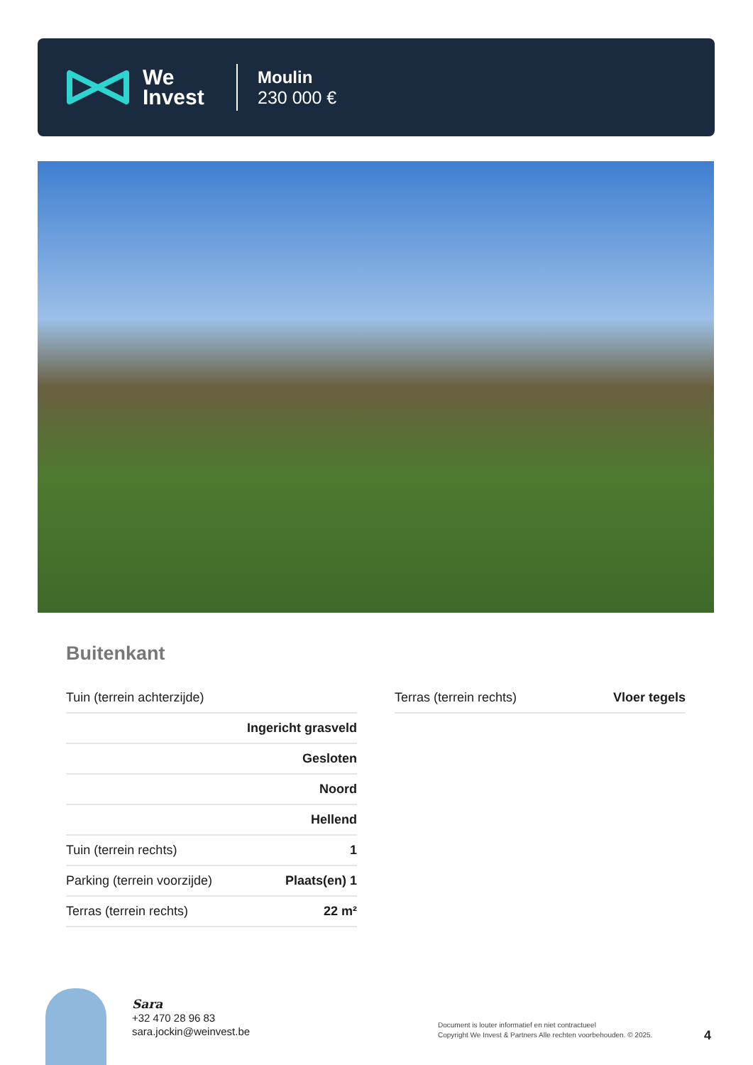We
Invest
Moulin
230 000 €
Buitenkant
| Tuin (terrein achterzijde) | |
| | Ingericht grasveld |
| | Gesloten |
| | Noord |
| | Hellend |
| Tuin (terrein rechts) | 1 |
| Parking (terrein voorzijde) | Plaats(en) 1 |
| Terras (terrein rechts) | 22 m² |
| Terras (terrein rechts) | Vloer tegels |
Sara
+32 470 28 96 83
sara.jockin@weinvest.be
Document is louter informatief en niet contractueel
Copyright We Invest & Partners Alle rechten voorbehouden. © 2025.
4